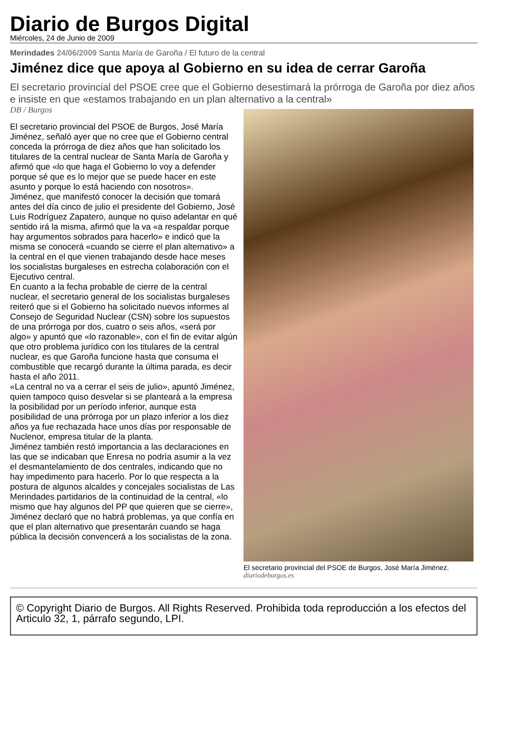Diario de Burgos Digital
Miércoles, 24 de Junio de 2009
Merindades 24/06/2009 Santa María de Garoña / El futuro de la central
Jiménez dice que apoya al Gobierno en su idea de cerrar Garoña
El secretario provincial del PSOE cree que el Gobierno desestimará la prórroga de Garoña por diez años e insiste en que «estamos trabajando en un plan alternativo a la central»
DB / Burgos
El secretario provincial del PSOE de Burgos, José María Jiménez, señaló ayer que no cree que el Gobierno central conceda la prórroga de diez años que han solicitado los titulares de la central nuclear de Santa María de Garoña y afirmó que «lo que haga el Gobierno lo voy a defender porque sé que es lo mejor que se puede hacer en este asunto y porque lo está haciendo con nosotros».
Jiménez, que manifestó conocer la decisión que tomará antes del día cinco de julio el presidente del Gobierno, José Luis Rodríguez Zapatero, aunque no quiso adelantar en qué sentido irá la misma, afirmó que la va «a respaldar porque hay argumentos sobrados para hacerlo» e indicó que la misma se conocerá «cuando se cierre el plan alternativo» a la central en el que vienen trabajando desde hace meses los socialistas burgaleses en estrecha colaboración con el Ejecutivo central.
En cuanto a la fecha probable de cierre de la central nuclear, el secretario general de los socialistas burgaleses reiteró que si el Gobierno ha solicitado nuevos informes al Consejo de Seguridad Nuclear (CSN) sobre los supuestos de una prórroga por dos, cuatro o seis años, «será por algo» y apuntó que «lo razonable», con el fin de evitar algún que otro problema jurídico con los titulares de la central nuclear, es que Garoña funcione hasta que consuma el combustible que recargó durante la última parada, es decir hasta el año 2011.
«La central no va a cerrar el seis de julio», apuntó Jiménez, quien tampoco quiso desvelar si se planteará a la empresa la posibilidad por un período inferior, aunque esta posibilidad de una prórroga por un plazo inferior a los diez años ya fue rechazada hace unos días por responsable de Nuclenor, empresa titular de la planta.
Jiménez también restó importancia a las declaraciones en las que se indicaban que Enresa no podría asumir a la vez el desmantelamiento de dos centrales, indicando que no hay impedimento para hacerlo. Por lo que respecta a la postura de algunos alcaldes y concejales socialistas de Las Merindades partidarios de la continuidad de la central, «lo mismo que hay algunos del PP que quieren que se cierre», Jiménez declaró que no habrá problemas, ya que confía en que el plan alternativo que presentarán cuando se haga pública la decisión convencerá a los socialistas de la zona.
El secretario provincial del PSOE de Burgos, José María Jiménez.
diariodeburgos.es
© Copyright Diario de Burgos. All Rights Reserved. Prohibida toda reproducción a los efectos del Articulo 32, 1, párrafo segundo, LPI.